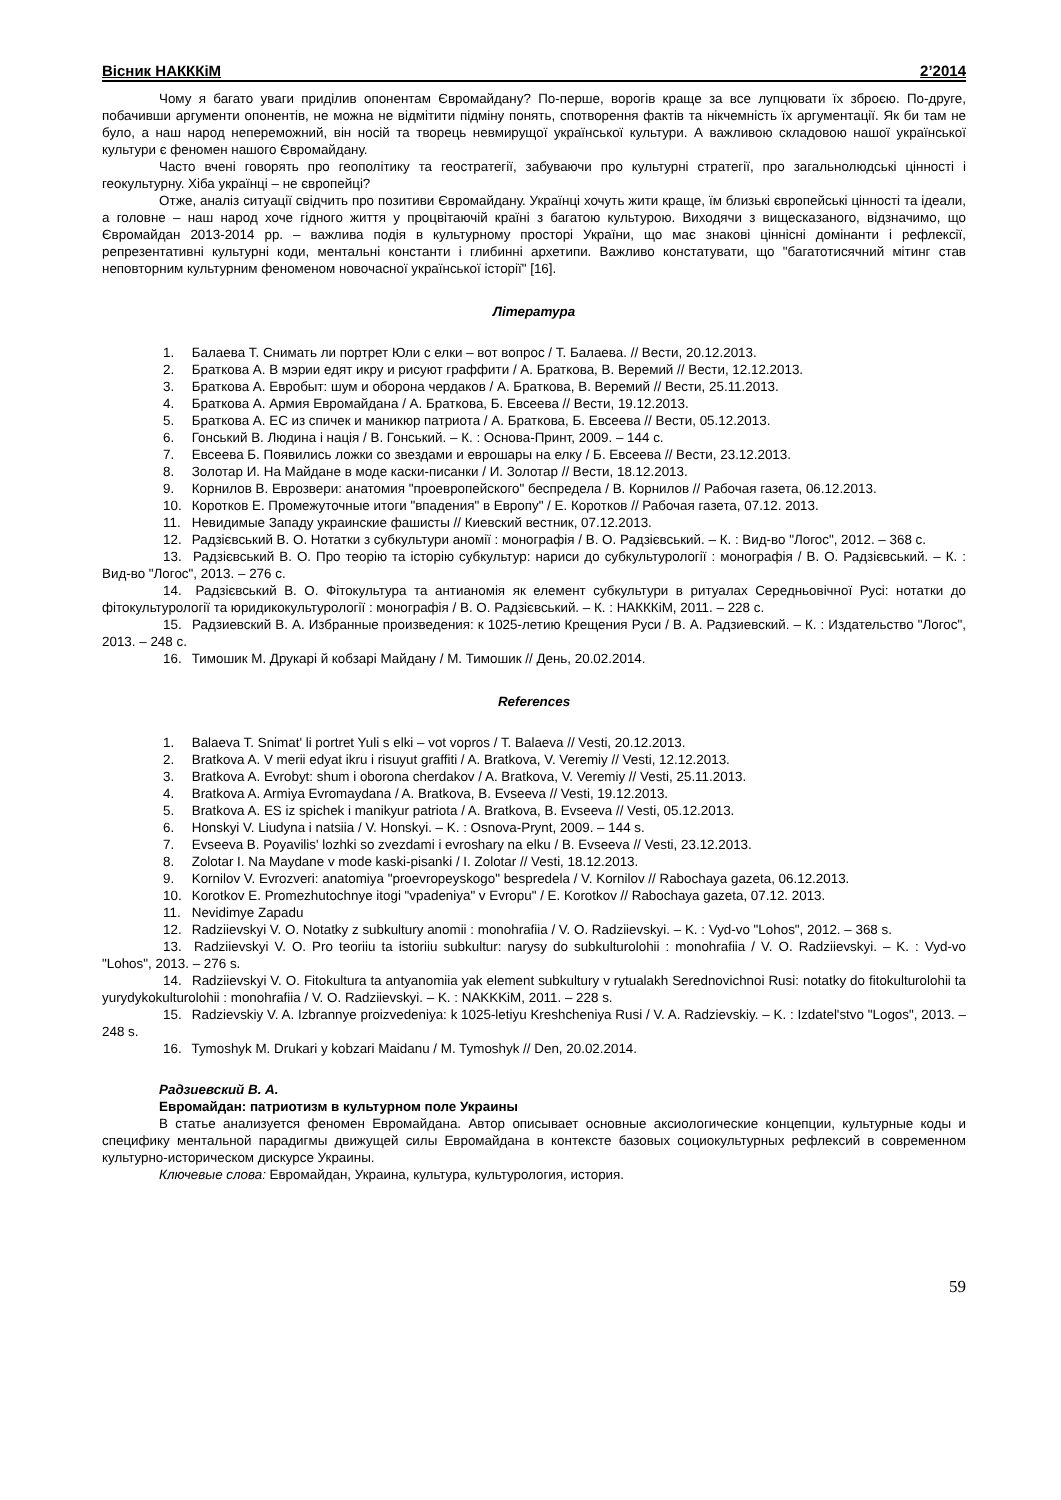Вісник НАКККіМ 2’2014
Чому я багато уваги приділив опонентам Євромайдану? По-перше, ворогів краще за все лупцювати їх зброєю. По-друге, побачивши аргументи опонентів, не можна не відмітити підміну понять, спотворення фактів та нікчемність їх аргументації. Як би там не було, а наш народ непереможний, він носій та творець невмирущої української культури. А важливою складовою нашої української культури є феномен нашого Євромайдану.
Часто вчені говорять про геополітику та геостратегії, забуваючи про культурні стратегії, про загальнолюдські цінності і геокультурну. Хіба українці – не європейці?
Отже, аналіз ситуації свідчить про позитиви Євромайдану. Українці хочуть жити краще, їм близькі європейські цінності та ідеали, а головне – наш народ хоче гідного життя у процвітаючій країні з багатою культурою. Виходячи з вищесказаного, відзначимо, що Євромайдан 2013-2014 рр. – важлива подія в культурному просторі України, що має знакові ціннісні домінанти і рефлексії, репрезентативні культурні коди, ментальні константи і глибинні архетипи. Важливо констатувати, що "багатотисячний мітинг став неповторним культурним феноменом новочасної української історії" [16].
Література
1. Балаева Т. Снимать ли портрет Юли с елки – вот вопрос / Т. Балаева. // Вести, 20.12.2013.
2. Браткова А. В мэрии едят икру и рисуют граффити / А. Браткова, В. Веремий // Вести, 12.12.2013.
3. Браткова А. Евробыт: шум и оборона чердаков / А. Браткова, В. Веремий // Вести, 25.11.2013.
4. Браткова А. Армия Евромайдана / А. Браткова, Б. Евсеева // Вести, 19.12.2013.
5. Браткова А. ЕС из спичек и маникюр патриота / А. Браткова, Б. Евсеева // Вести, 05.12.2013.
6. Гонський В. Людина і нація / В. Гонський. – К. : Основа-Принт, 2009. – 144 с.
7. Евсеева Б. Появились ложки со звездами и еврошары на елку / Б. Евсеева // Вести, 23.12.2013.
8. Золотар И. На Майдане в моде каски-писанки / И. Золотар // Вести, 18.12.2013.
9. Корнилов В. Еврозвери: анатомия "проевропейского" беспредела / В. Корнилов // Рабочая газета, 06.12.2013.
10. Коротков Е. Промежуточные итоги "впадения" в Европу" / Е. Коротков // Рабочая газета, 07.12. 2013.
11. Невидимые Западу украинские фашисты // Киевский вестник, 07.12.2013.
12. Радзієвський В. О. Нотатки з субкультури аномії : монографія / В. О. Радзієвський. – К. : Вид-во "Логос", 2012. – 368 с.
13. Радзієвський В. О. Про теорію та історію субкультур: нариси до субкультурології : монографія / В. О. Радзієвський. – К. : Вид-во "Логос", 2013. – 276 с.
14. Радзієвський В. О. Фітокультура та антианомія як елемент субкультури в ритуалах Середньовічної Русі: нотатки до фітокультурології та юридикокультурології : монографія / В. О. Радзієвський. – К. : НАКККіМ, 2011. – 228 с.
15. Радзиевский В. А. Избранные произведения: к 1025-летию Крещения Руси / В. А. Радзиевский. – К. : Издательство "Логос", 2013. – 248 с.
16. Тимошик М. Друкарі й кобзарі Майдану / М. Тимошик // День, 20.02.2014.
References
1. Balaeva T. Snimat' li portret Yuli s elki – vot vopros / T. Balaeva // Vesti, 20.12.2013.
2. Bratkova A. V merii edyat ikru i risuyut graffiti / A. Bratkova, V. Veremiy // Vesti, 12.12.2013.
3. Bratkova A. Evrobyt: shum i oborona cherdakov / A. Bratkova, V. Veremiy // Vesti, 25.11.2013.
4. Bratkova A. Armiya Evromaydana / A. Bratkova, B. Evseeva // Vesti, 19.12.2013.
5. Bratkova A. ES iz spichek i manikyur patriota / A. Bratkova, B. Evseeva // Vesti, 05.12.2013.
6. Honskyi V. Liudyna i natsiia / V. Honskyi. – K. : Osnova-Prynt, 2009. – 144 s.
7. Evseeva B. Poyavilis' lozhki so zvezdami i evroshary na elku / B. Evseeva // Vesti, 23.12.2013.
8. Zolotar I. Na Maydane v mode kaski-pisanki / I. Zolotar // Vesti, 18.12.2013.
9. Kornilov V. Evrozveri: anatomiya "proevropeyskogo" bespredela / V. Kornilov // Rabochaya gazeta, 06.12.2013.
10. Korotkov E. Promezhutochnye itogi "vpadeniya" v Evropu" / E. Korotkov // Rabochaya gazeta, 07.12. 2013.
11. Nevidimye Zapadu
12. Radziievskyi V. O. Notatky z subkultury anomii : monohrafiia / V. O. Radziievskyi. – K. : Vyd-vo "Lohos", 2012. – 368 s.
13. Radziievskyi V. O. Pro teoriiu ta istoriiu subkultur: narysy do subkulturolohii : monohrafiia / V. O. Radziievskyi. – K. : Vyd-vo "Lohos", 2013. – 276 s.
14. Radziievskyi V. O. Fitokultura ta antyanomiia yak element subkultury v rytualakh Serednovichnoi Rusi: notatky do fitokulturolohii ta yurydykokulturolohii : monohrafiia / V. O. Radziievskyi. – K. : NAKKKiM, 2011. – 228 s.
15. Radzievskiy V. A. Izbrannye proizvedeniya: k 1025-letiyu Kreshcheniya Rusi / V. A. Radzievskiy. – K. : Izdatel'stvo "Logos", 2013. – 248 s.
16. Tymoshyk M. Drukari y kobzari Maidanu / M. Tymoshyk // Den, 20.02.2014.
Радзиевский В. А.
Евромайдан: патриотизм в культурном поле Украины
В статье анализуется феномен Евромайдана. Автор описывает основные аксиологические концепции, культурные коды и специфику ментальной парадигмы движущей силы Евромайдана в контексте базовых социокультурных рефлексий в современном культурно-историческом дискурсе Украины.
Ключевые слова: Евромайдан, Украина, культура, культурология, история.
59